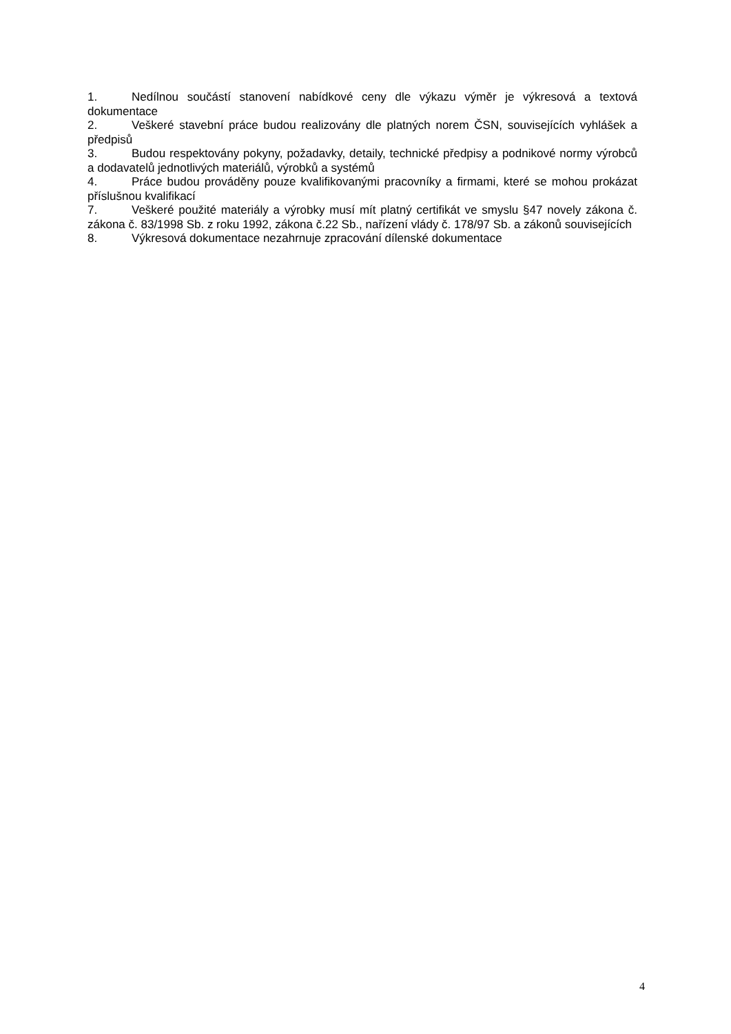1. Nedílnou součástí stanovení nabídkové ceny dle výkazu výměr je výkresová a textová dokumentace
2. Veškeré stavební práce budou realizovány dle platných norem ČSN, souvisejících vyhlášek a předpisů
3. Budou respektovány pokyny, požadavky, detaily, technické předpisy a podnikové normy výrobců a dodavatelů jednotlivých materiálů, výrobků a systémů
4. Práce budou prováděny pouze kvalifikovanými pracovníky a firmami, které se mohou prokázat příslušnou kvalifikací
7. Veškeré použité materiály a výrobky musí mít platný certifikát ve smyslu §47 novely zákona č. zákona č. 83/1998 Sb. z roku 1992, zákona č.22 Sb., nařízení vlády č. 178/97 Sb. a zákonů souvisejících
8. Výkresová dokumentace nezahrnuje zpracování dílenské dokumentace
4